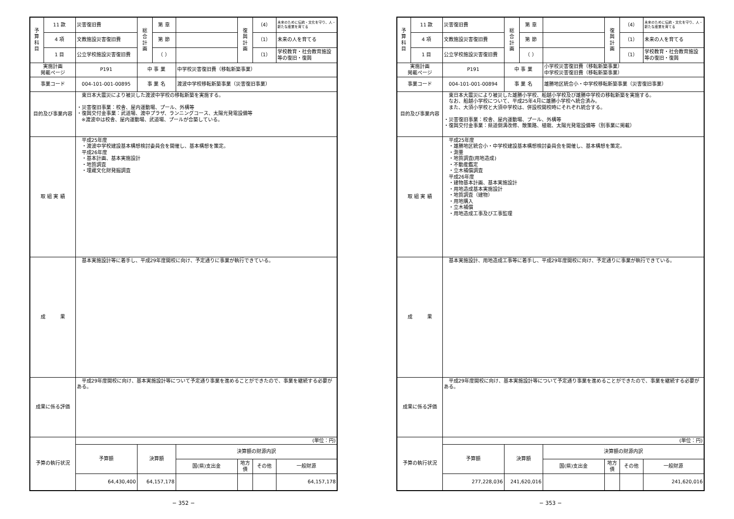| 予 算 科 目 | 11 款 | 災害復旧費 | 総 合 計 画 | 第 章 | | 復 興 計 画 | （4） | 未来のために伝統・文化を守り、人・新たな産業を育てる |
| | 4 項 | 文教施設災害復旧費 | | 第 節 | | | （1） | 未来の人を育てる |
| | 1 目 | 公立学校施設災害復旧費 | | （ ） | | | （1） | 学校教育・社会教育施設等の復旧・復興 |
| 実施計画 掲載ページ | | P191 | 中 事 業 | | 中学校災害復旧費（移転新築事業） | | | |
| 事業コード | | 004-101-001-00895 | 事 業 名 | | 渡波中学校移転新築事業（災害復旧事業） | | | |
| 目的及び事業内容 | | 東日本大震災により被災した渡波中学校の移転新築を実施する。 ・災害復旧事業：校舎、屋内運動場、プール、外構等 ・復興交付金事業：武道場、渡中プラザ、ランニングコース、太陽光発電設備等 ※渡波中は校舎、屋内運動場、武道場、プールが合築している。 | | | | | | |
| 取 組 実 績 | | 平成25年度 ・渡波中学校建設基本構想検討委員会を開催し、基本構想を策定。 平成26年度 ・基本計画、基本実施設計 ・地質調査 ・埋蔵文化財発掘調査 | | | | | | |
| 成 果 | | 基本実施設計等に着手し、平成29年度開校に向け、予定通りに事業が執行できている。 | | | | | | |
| 成果に係る評価 | | 平成29年度開校に向け、基本実施設計等について予定通り事業を進めることができたので、事業を継続する必要がある。 | | | | | | |
| 予算の執行状況 | | (単位：円) | | | | | | |
| | | 予算額 | 決算額 | | 決算額の財源内訳 | | | |
| | | | | | 国(県)支出金 | 地方債 | その他 | 一般財源 |
| | | 64,430,400 | 64,157,178 | | | | | 64,157,178 |
− 352 −
| 予 算 科 目 | 11 款 | 災害復旧費 | 総 合 計 画 | 第 章 | | 復 興 計 画 | （4） | 未来のために伝統・文化を守り、人・新たな産業を育てる |
| | 4 項 | 文教施設災害復旧費 | | 第 節 | | | （1） | 未来の人を育てる |
| | 1 目 | 公立学校施設災害復旧費 | | （ ） | | | （1） | 学校教育・社会教育施設等の復旧・復興 |
| 実施計画 掲載ページ | | P191 | 中 事 業 | | 小学校災害復旧費（移転新築事業） 中学校災害復旧費（移転新築事業） | | | |
| 事業コード | | 004-101-001-00894 | 事 業 名 | | 雄勝地区統合小・中学校移転新築事業（災害復旧事業） | | | |
| 目的及び事業内容 | | 東日本大震災により被災した雄勝小学校、船越小学校及び雄勝中学校の移転新築を実施する。 なお、船越小学校について、平成25年4月に雄勝小学校へ統合済み。 また、大須小学校と大須中学校は、併設校開校時にそれぞれ統合する。 ・災害復旧事業：校舎、屋内運動場、プール、外構等 ・復興交付金事業：県道側溝改修、散策路、植栽、太陽光発電設備等（別事業に掲載） | | | | | | |
| 取 組 実 績 | | 平成25年度 ・雄勝地区統合小・中学校建設基本構想検討委員会を開催し、基本構想を策定。 ・測量 ・地質調査(用地造成) ・不動産鑑定 ・立木補償調査 平成26年度 ・建物基本計画、基本実施設計 ・用地造成基本実施設計 ・地質調査（建物） ・用地購入 ・立木補償 ・用地造成工事及び工事監理 | | | | | | |
| 成 果 | | 基本実施設計、用地造成工事等に着手し、平成29年度開校に向け、予定通りに事業が執行できている。 | | | | | | |
| 成果に係る評価 | | 平成29年度開校に向け、基本実施設計等について予定通り事業を進めることができたので、事業を継続する必要がある。 | | | | | | |
| 予算の執行状況 | | (単位：円) | | | | | | |
| | | 予算額 | 決算額 | | 決算額の財源内訳 | | | |
| | | | | | 国(県)支出金 | 地方債 | その他 | 一般財源 |
| | | 277,228,036 | 241,620,016 | | | | | 241,620,016 |
− 353 −